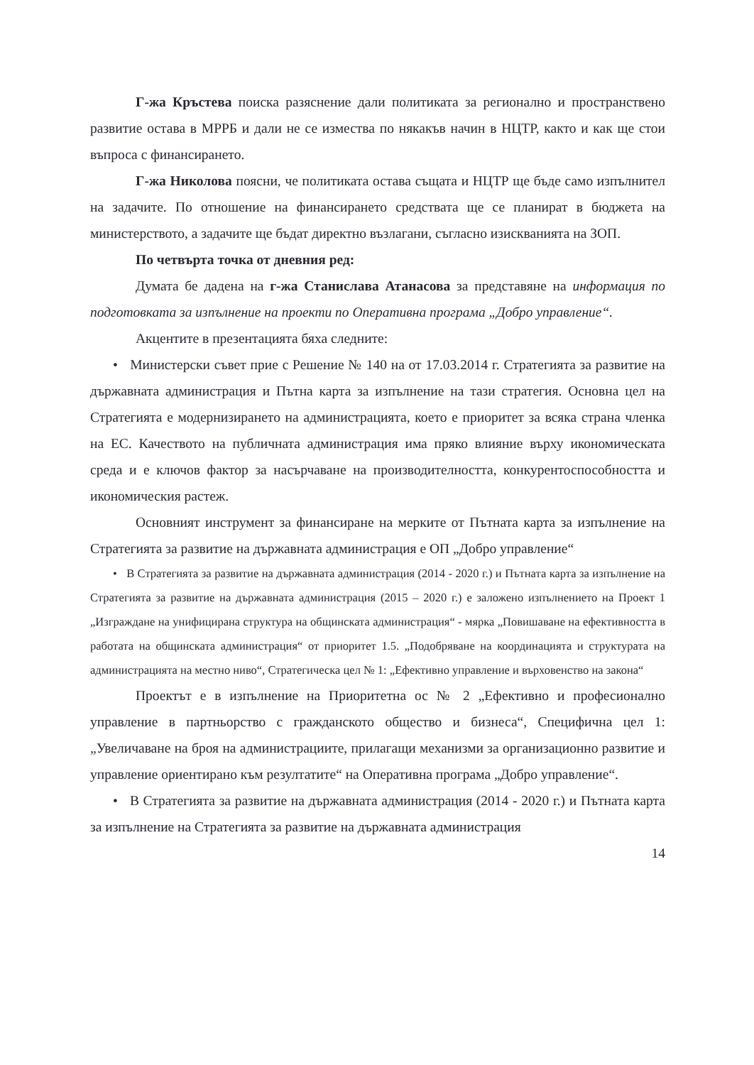Г-жа Кръстева поиска разяснение дали политиката за регионално и пространствено развитие остава в МРРБ и дали не се измества по някакъв начин в НЦТР, както и как ще стои въпроса с финансирането.
Г-жа Николова поясни, че политиката остава същата и НЦТР ще бъде само изпълнител на задачите. По отношение на финансирането средствата ще се планират в бюджета на министерството, а задачите ще бъдат директно възлагани, съгласно изискванията на ЗОП.
По четвърта точка от дневния ред:
Думата бе дадена на г-жа Станислава Атанасова за представяне на информация по подготовката за изпълнение на проекти по Оперативна програма „Добро управление“.
Акцентите в презентацията бяха следните:
• Министерски съвет прие с Решение № 140 на от 17.03.2014 г. Стратегията за развитие на държавната администрация и Пътна карта за изпълнение на тази стратегия. Основна цел на Стратегията е модернизирането на администрацията, което е приоритет за всяка страна членка на ЕС. Качеството на публичната администрация има пряко влияние върху икономическата среда и е ключов фактор за насърчаване на производителността, конкурентоспособността и икономическия растеж.
Основният инструмент за финансиране на мерките от Пътната карта за изпълнение на Стратегията за развитие на държавната администрация е ОП „Добро управление“
• В Стратегията за развитие на държавната администрация (2014 - 2020 г.) и Пътната карта за изпълнение на Стратегията за развитие на държавната администрация (2015 – 2020 г.) е заложено изпълнението на Проект 1 „Изграждане на унифицирана структура на общинската администрация“ - мярка „Повишаване на ефективността в работата на общинската администрация“ от приоритет 1.5. „Подобряване на координацията и структурата на администрацията на местно ниво“, Стратегическа цел № 1: „Ефективно управление и върховенство на закона“
Проектът е в изпълнение на Приоритетна ос № 2 „Ефективно и професионално управление в партньорство с гражданското общество и бизнеса“, Специфична цел 1: „Увеличаване на броя на администрациите, прилагащи механизми за организационно развитие и управление ориентирано към резултатите“ на Оперативна програма „Добро управление“.
• В Стратегията за развитие на държавната администрация (2014 - 2020 г.) и Пътната карта за изпълнение на Стратегията за развитие на държавната администрация
14